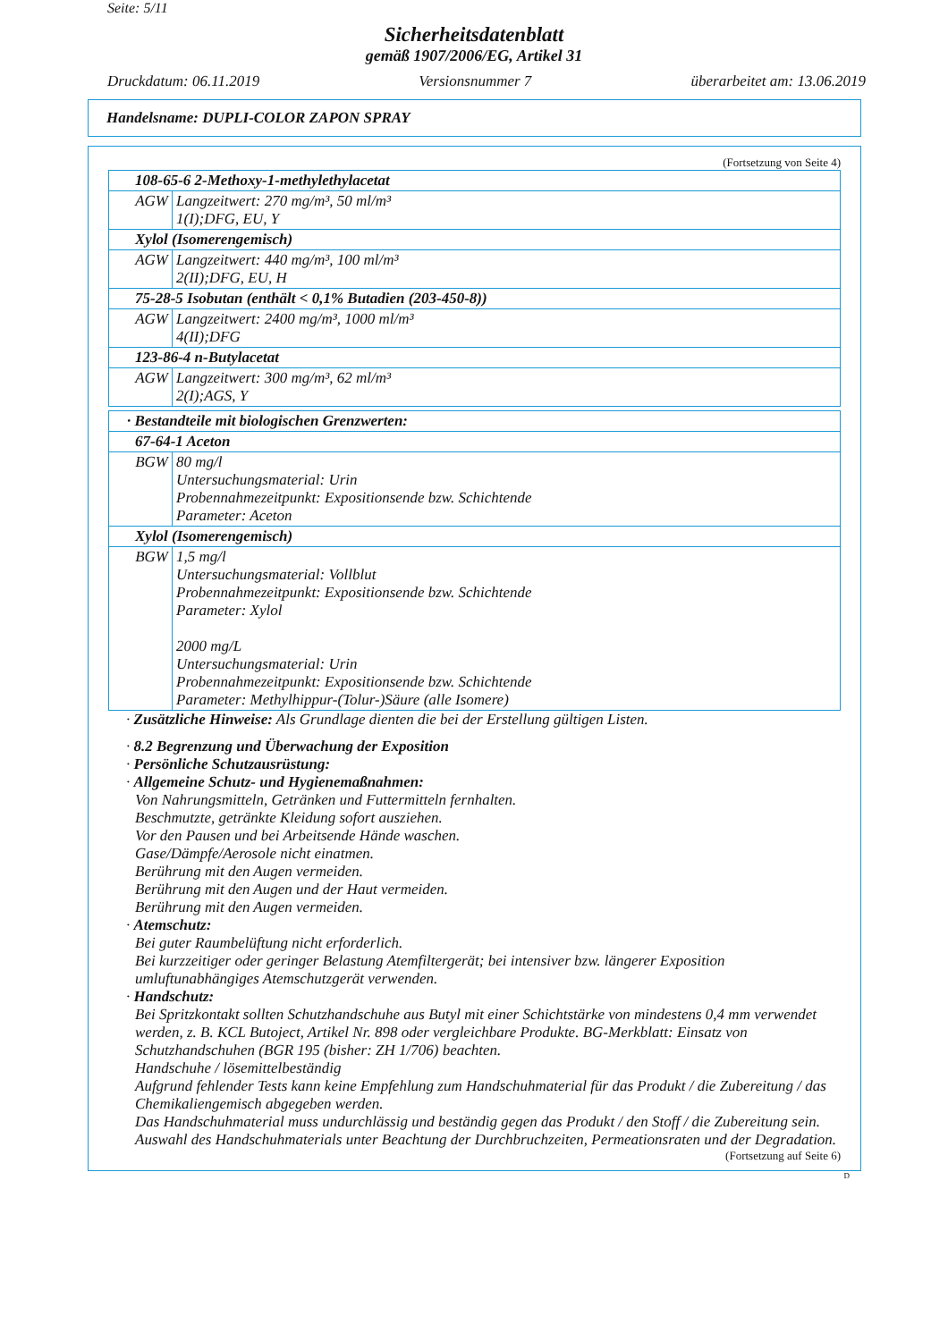Seite: 5/11
Sicherheitsdatenblatt
gemäß 1907/2006/EG, Artikel 31
Druckdatum: 06.11.2019 Versionsnummer 7 überarbeitet am: 13.06.2019
Handelsname: DUPLI-COLOR ZAPON SPRAY
(Fortsetzung von Seite 4)
| 108-65-6 2-Methoxy-1-methylethylacetat | |
| AGW | Langzeitwert: 270 mg/m³, 50 ml/m³ 1(I);DFG, EU, Y |
| Xylol (Isomerengemisch) | |
| AGW | Langzeitwert: 440 mg/m³, 100 ml/m³ 2(II);DFG, EU, H |
| 75-28-5 Isobutan (enthält < 0,1% Butadien (203-450-8)) | |
| AGW | Langzeitwert: 2400 mg/m³, 1000 ml/m³ 4(II);DFG |
| 123-86-4 n-Butylacetat | |
| AGW | Langzeitwert: 300 mg/m³, 62 ml/m³ 2(I);AGS, Y |
| · Bestandteile mit biologischen Grenzwerten: | |
| 67-64-1 Aceton | |
| BGW | 80 mg/l Untersuchungsmaterial: Urin Probennahmezeitpunkt: Expositionsende bzw. Schichtende Parameter: Aceton |
| Xylol (Isomerengemisch) | |
| BGW | 1,5 mg/l Untersuchungsmaterial: Vollblut Probennahmezeitpunkt: Expositionsende bzw. Schichtende Parameter: Xylol 2000 mg/L Untersuchungsmaterial: Urin Probennahmezeitpunkt: Expositionsende bzw. Schichtende Parameter: Methylhippur-(Tolur-)Säure (alle Isomere) |
· Zusätzliche Hinweise: Als Grundlage dienten die bei der Erstellung gültigen Listen.
· 8.2 Begrenzung und Überwachung der Exposition
· Persönliche Schutzausrüstung:
· Allgemeine Schutz- und Hygienemaßnahmen:
Von Nahrungsmitteln, Getränken und Futtermitteln fernhalten.
Beschmutzte, getränkte Kleidung sofort ausziehen.
Vor den Pausen und bei Arbeitsende Hände waschen.
Gase/Dämpfe/Aerosole nicht einatmen.
Berührung mit den Augen vermeiden.
Berührung mit den Augen und der Haut vermeiden.
Berührung mit den Augen vermeiden.
· Atemschutz:
Bei guter Raumbelüftung nicht erforderlich.
Bei kurzzeitiger oder geringer Belastung Atemfiltergerät; bei intensiver bzw. längerer Exposition umluftunabhängiges Atemschutzgerät verwenden.
· Handschutz:
Bei Spritzkontakt sollten Schutzhandschuhe aus Butyl mit einer Schichtstärke von mindestens 0,4 mm verwendet werden, z. B. KCL Butoject, Artikel Nr. 898 oder vergleichbare Produkte. BG-Merkblatt: Einsatz von Schutzhandschuhen (BGR 195 (bisher: ZH 1/706) beachten.
Handschuhe / lösemittelbeständig
Aufgrund fehlender Tests kann keine Empfehlung zum Handschuhmaterial für das Produkt / die Zubereitung / das Chemikaliengemisch abgegeben werden.
Das Handschuhmaterial muss undurchlässig und beständig gegen das Produkt / den Stoff / die Zubereitung sein.
Auswahl des Handschuhmaterials unter Beachtung der Durchbruchzeiten, Permeationsraten und der Degradation.
(Fortsetzung auf Seite 6)
D